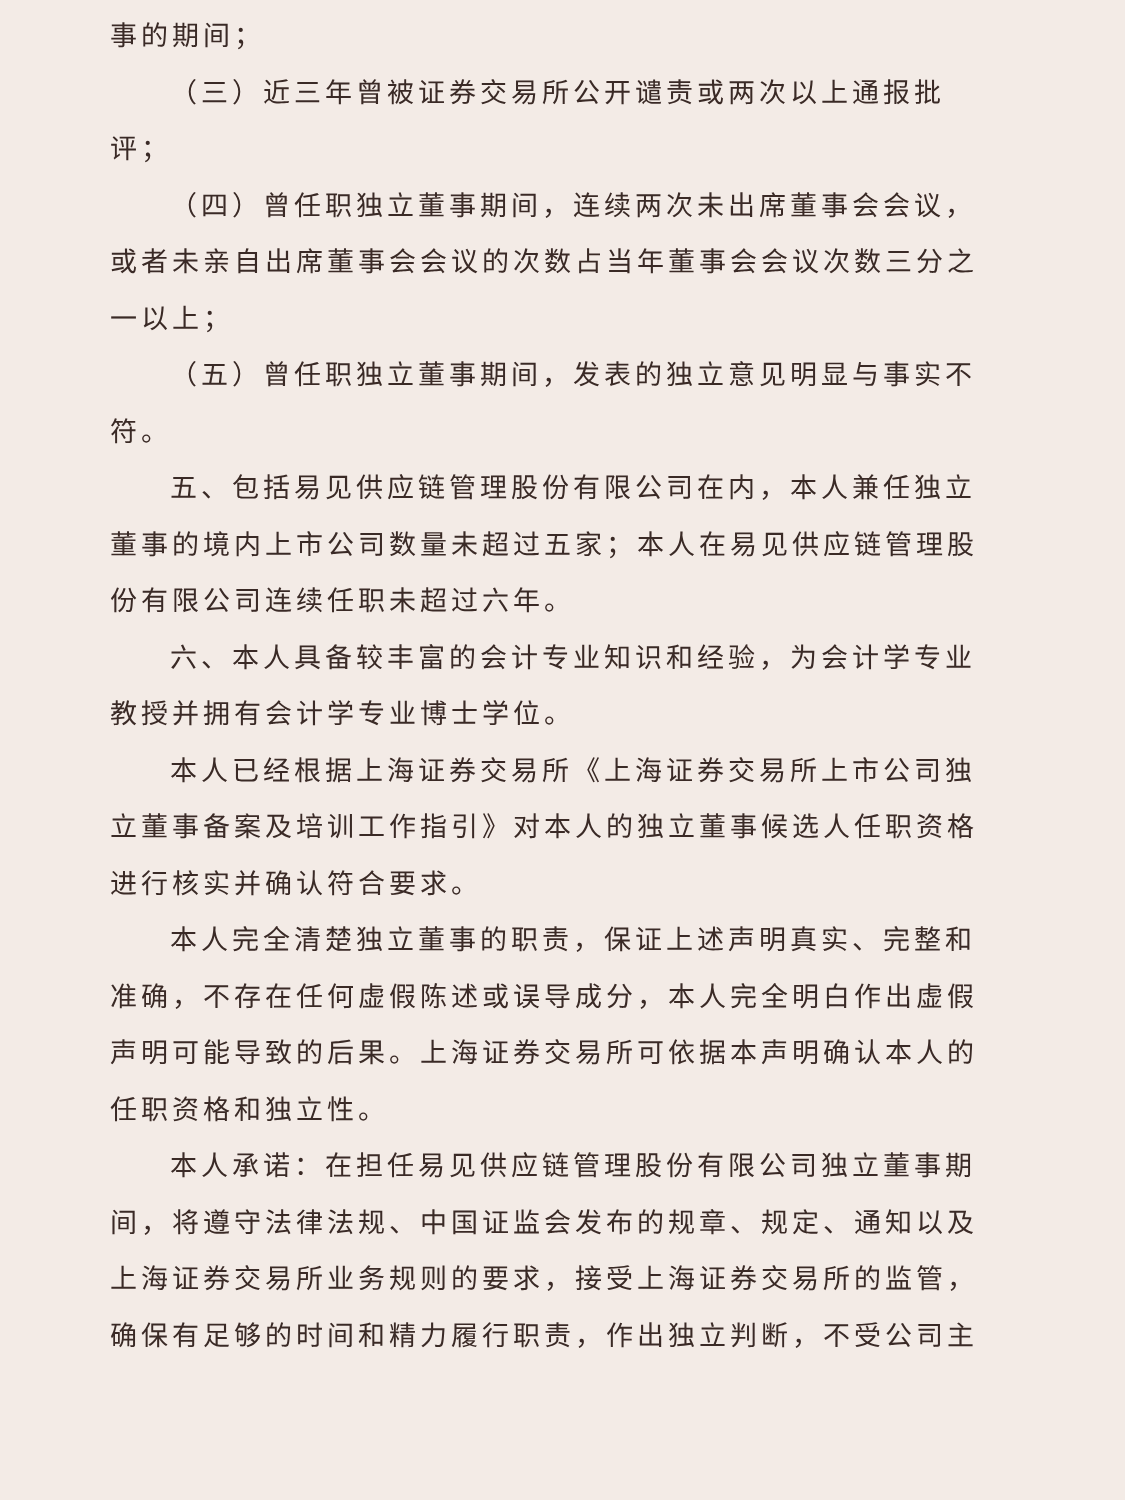事的期间；
（三）近三年曾被证券交易所公开谴责或两次以上通报批评；
（四）曾任职独立董事期间，连续两次未出席董事会会议，或者未亲自出席董事会会议的次数占当年董事会会议次数三分之一以上；
（五）曾任职独立董事期间，发表的独立意见明显与事实不符。
五、包括易见供应链管理股份有限公司在内，本人兼任独立董事的境内上市公司数量未超过五家；本人在易见供应链管理股份有限公司连续任职未超过六年。
六、本人具备较丰富的会计专业知识和经验，为会计学专业教授并拥有会计学专业博士学位。
本人已经根据上海证券交易所《上海证券交易所上市公司独立董事备案及培训工作指引》对本人的独立董事候选人任职资格进行核实并确认符合要求。
本人完全清楚独立董事的职责，保证上述声明真实、完整和准确，不存在任何虚假陈述或误导成分，本人完全明白作出虚假声明可能导致的后果。上海证券交易所可依据本声明确认本人的任职资格和独立性。
本人承诺：在担任易见供应链管理股份有限公司独立董事期间，将遵守法律法规、中国证监会发布的规章、规定、通知以及上海证券交易所业务规则的要求，接受上海证券交易所的监管，确保有足够的时间和精力履行职责，作出独立判断，不受公司主